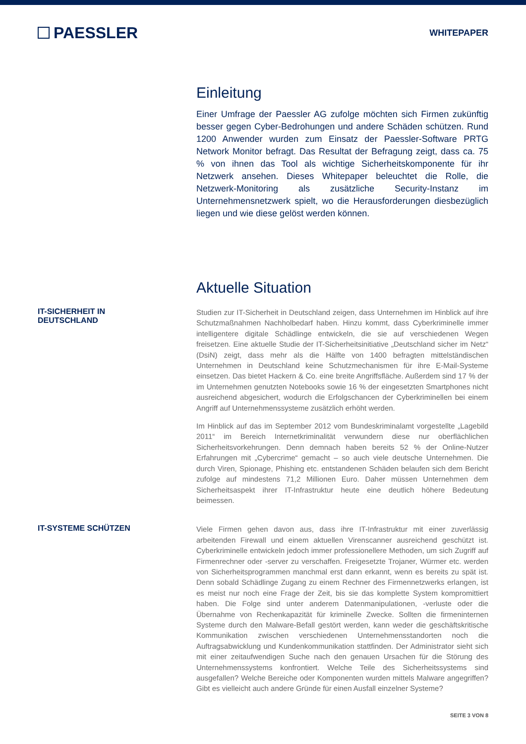PAESSLER
WHITEPAPER
Einleitung
Einer Umfrage der Paessler AG zufolge möchten sich Firmen zukünftig besser gegen Cyber-Bedrohungen und andere Schäden schützen. Rund 1200 Anwender wurden zum Einsatz der Paessler-Software PRTG Network Monitor befragt. Das Resultat der Befragung zeigt, dass ca. 75 % von ihnen das Tool als wichtige Sicherheitskomponente für ihr Netzwerk ansehen. Dieses Whitepaper beleuchtet die Rolle, die Netzwerk-Monitoring als zusätzliche Security-Instanz im Unternehmensnetzwerk spielt, wo die Herausforderungen diesbezüglich liegen und wie diese gelöst werden können.
Aktuelle Situation
IT-SICHERHEIT IN
DEUTSCHLAND
Studien zur IT-Sicherheit in Deutschland zeigen, dass Unternehmen im Hinblick auf ihre Schutzmaßnahmen Nachholbedarf haben. Hinzu kommt, dass Cyberkriminelle immer intelligentere digitale Schädlinge entwickeln, die sie auf verschiedenen Wegen freisetzen. Eine aktuelle Studie der IT-Sicherheitsinitiative „Deutschland sicher im Netz“ (DsiN) zeigt, dass mehr als die Hälfte von 1400 befragten mittelständischen Unternehmen in Deutschland keine Schutzmechanismen für ihre E-Mail-Systeme einsetzen. Das bietet Hackern & Co. eine breite Angriffsfläche. Außerdem sind 17 % der im Unternehmen genutzten Notebooks sowie 16 % der eingesetzten Smartphones nicht ausreichend abgesichert, wodurch die Erfolgschancen der Cyberkriminellen bei einem Angriff auf Unternehmenssysteme zusätzlich erhöht werden.
Im Hinblick auf das im September 2012 vom Bundeskriminalamt vorgestellte „Lagebild 2011“ im Bereich Internetkriminalität verwundern diese nur oberflächlichen Sicherheitsvorkehrungen. Denn demnach haben bereits 52 % der Online-Nutzer Erfahrungen mit „Cybercrime“ gemacht – so auch viele deutsche Unternehmen. Die durch Viren, Spionage, Phishing etc. entstandenen Schäden belaufen sich dem Bericht zufolge auf mindestens 71,2 Millionen Euro. Daher müssen Unternehmen dem Sicherheitsaspekt ihrer IT-Infrastruktur heute eine deutlich höhere Bedeutung beimessen.
IT-SYSTEME SCHÜTZEN
Viele Firmen gehen davon aus, dass ihre IT-Infrastruktur mit einer zuverlässig arbeitenden Firewall und einem aktuellen Virenscanner ausreichend geschützt ist. Cyberkriminelle entwickeln jedoch immer professionellere Methoden, um sich Zugriff auf Firmenrechner oder -server zu verschaffen. Freigesetzte Trojaner, Würmer etc. werden von Sicherheitsprogrammen manchmal erst dann erkannt, wenn es bereits zu spät ist. Denn sobald Schädlinge Zugang zu einem Rechner des Firmennetzwerks erlangen, ist es meist nur noch eine Frage der Zeit, bis sie das komplette System kompromittiert haben. Die Folge sind unter anderem Datenmanipulationen, -verluste oder die Übernahme von Rechenkapazität für kriminelle Zwecke. Sollten die firmeninternen Systeme durch den Malware-Befall gestört werden, kann weder die geschäftskritische Kommunikation zwischen verschiedenen Unternehmensstandorten noch die Auftragsabwicklung und Kundenkommunikation stattfinden. Der Administrator sieht sich mit einer zeitaufwendigen Suche nach den genauen Ursachen für die Störung des Unternehmenssystems konfrontiert. Welche Teile des Sicherheitssystems sind ausgefallen? Welche Bereiche oder Komponenten wurden mittels Malware angegriffen? Gibt es vielleicht auch andere Gründe für einen Ausfall einzelner Systeme?
SEITE 3 VON 8